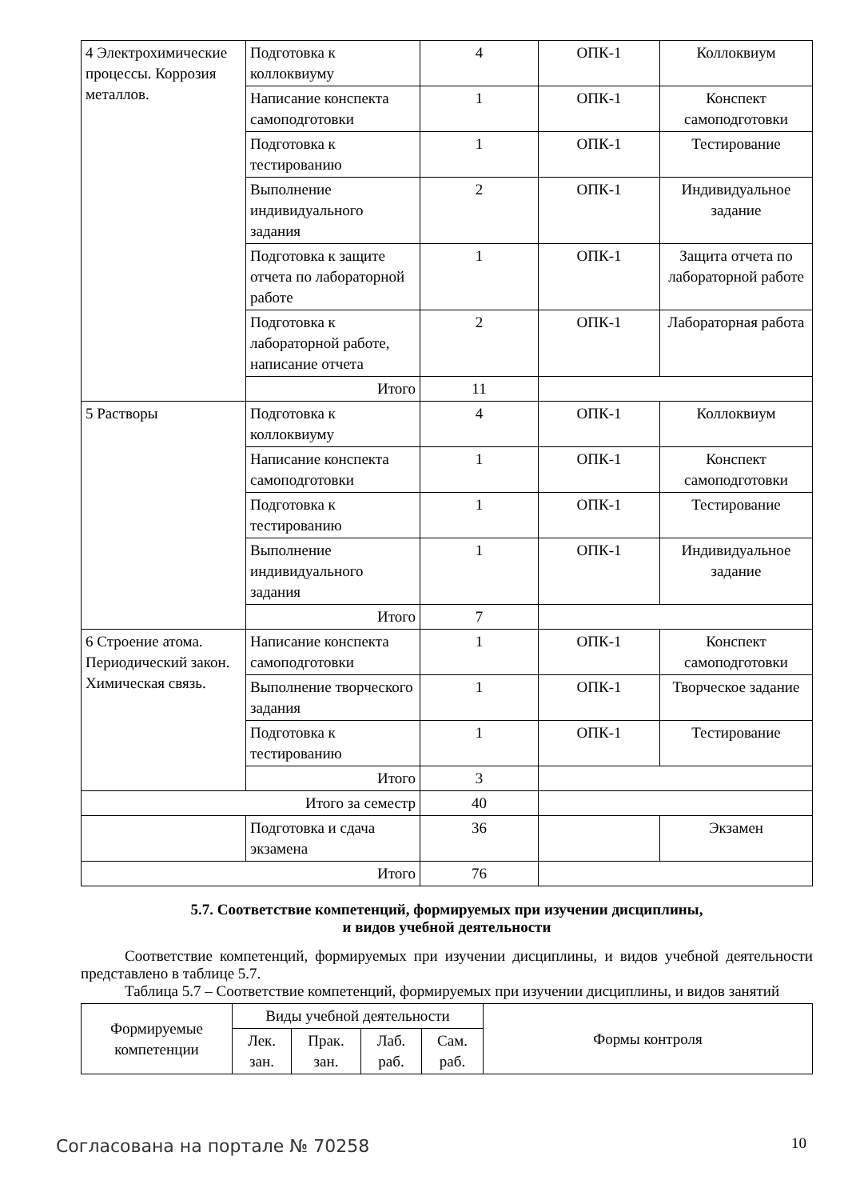| 4 Электрохимические процессы. Коррозия металлов. | Подготовка к коллоквиуму | 4 | ОПК-1 | Коллоквиум |
| | Написание конспекта самоподготовки | 1 | ОПК-1 | Конспект самоподготовки |
| | Подготовка к тестированию | 1 | ОПК-1 | Тестирование |
| | Выполнение индивидуального задания | 2 | ОПК-1 | Индивидуальное задание |
| | Подготовка к защите отчета по лабораторной работе | 1 | ОПК-1 | Защита отчета по лабораторной работе |
| | Подготовка к лабораторной работе, написание отчета | 2 | ОПК-1 | Лабораторная работа |
| | Итого | 11 | | |
| 5 Растворы | Подготовка к коллоквиуму | 4 | ОПК-1 | Коллоквиум |
| | Написание конспекта самоподготовки | 1 | ОПК-1 | Конспект самоподготовки |
| | Подготовка к тестированию | 1 | ОПК-1 | Тестирование |
| | Выполнение индивидуального задания | 1 | ОПК-1 | Индивидуальное задание |
| | Итого | 7 | | |
| 6 Строение атома. Периодический закон. Химическая связь. | Написание конспекта самоподготовки | 1 | ОПК-1 | Конспект самоподготовки |
| | Выполнение творческого задания | 1 | ОПК-1 | Творческое задание |
| | Подготовка к тестированию | 1 | ОПК-1 | Тестирование |
| | Итого | 3 | | |
| Итого за семестр | | 40 | | |
| | Подготовка и сдача экзамена | 36 | | Экзамен |
| Итого | | 76 | | |
5.7. Соответствие компетенций, формируемых при изучении дисциплины,
и видов учебной деятельности
Соответствие компетенций, формируемых при изучении дисциплины, и видов учебной деятельности представлено в таблице 5.7.
Таблица 5.7 – Соответствие компетенций, формируемых при изучении дисциплины, и видов занятий
| Формируемые компетенции | Виды учебной деятельности | | | | Формы контроля |
| --- | --- | --- | --- | --- | --- |
| | Лек. зан. | Прак. зан. | Лаб. раб. | Сам. раб. | |
Согласована на портале № 70258 10